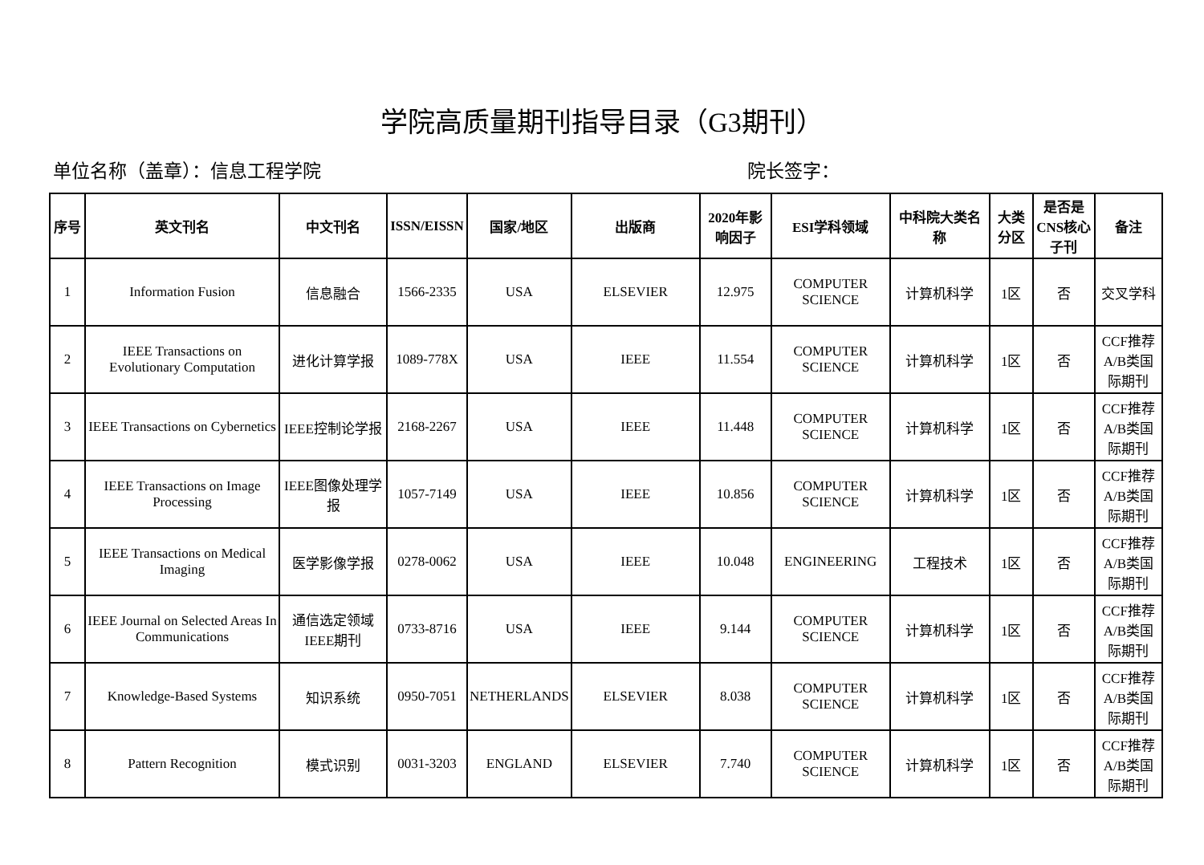学院高质量期刊指导目录（G3期刊）
单位名称（盖章）：信息工程学院 院长签字：
| 序号 | 英文刊名 | 中文刊名 | ISSN/EISSN | 国家/地区 | 出版商 | 2020年影响因子 | ESI学科领域 | 中科院大类名称 | 大类分区 | 是否是CNS核心子刊 | 备注 |
| --- | --- | --- | --- | --- | --- | --- | --- | --- | --- | --- | --- |
| 1 | Information Fusion | 信息融合 | 1566-2335 | USA | ELSEVIER | 12.975 | COMPUTER SCIENCE | 计算机科学 | 1区 | 否 | 交叉学科 |
| 2 | IEEE Transactions on Evolutionary Computation | 进化计算学报 | 1089-778X | USA | IEEE | 11.554 | COMPUTER SCIENCE | 计算机科学 | 1区 | 否 | CCF推荐A/B类国际期刊 |
| 3 | IEEE Transactions on Cybernetics | IEEE控制论学报 | 2168-2267 | USA | IEEE | 11.448 | COMPUTER SCIENCE | 计算机科学 | 1区 | 否 | CCF推荐A/B类国际期刊 |
| 4 | IEEE Transactions on Image Processing | IEEE图像处理学报 | 1057-7149 | USA | IEEE | 10.856 | COMPUTER SCIENCE | 计算机科学 | 1区 | 否 | CCF推荐A/B类国际期刊 |
| 5 | IEEE Transactions on Medical Imaging | 医学影像学报 | 0278-0062 | USA | IEEE | 10.048 | ENGINEERING | 工程技术 | 1区 | 否 | CCF推荐A/B类国际期刊 |
| 6 | IEEE Journal on Selected Areas In Communications | 通信选定领域IEEE期刊 | 0733-8716 | USA | IEEE | 9.144 | COMPUTER SCIENCE | 计算机科学 | 1区 | 否 | CCF推荐A/B类国际期刊 |
| 7 | Knowledge-Based Systems | 知识系统 | 0950-7051 | NETHERLANDS | ELSEVIER | 8.038 | COMPUTER SCIENCE | 计算机科学 | 1区 | 否 | CCF推荐A/B类国际期刊 |
| 8 | Pattern Recognition | 模式识别 | 0031-3203 | ENGLAND | ELSEVIER | 7.740 | COMPUTER SCIENCE | 计算机科学 | 1区 | 否 | CCF推荐A/B类国际期刊 |